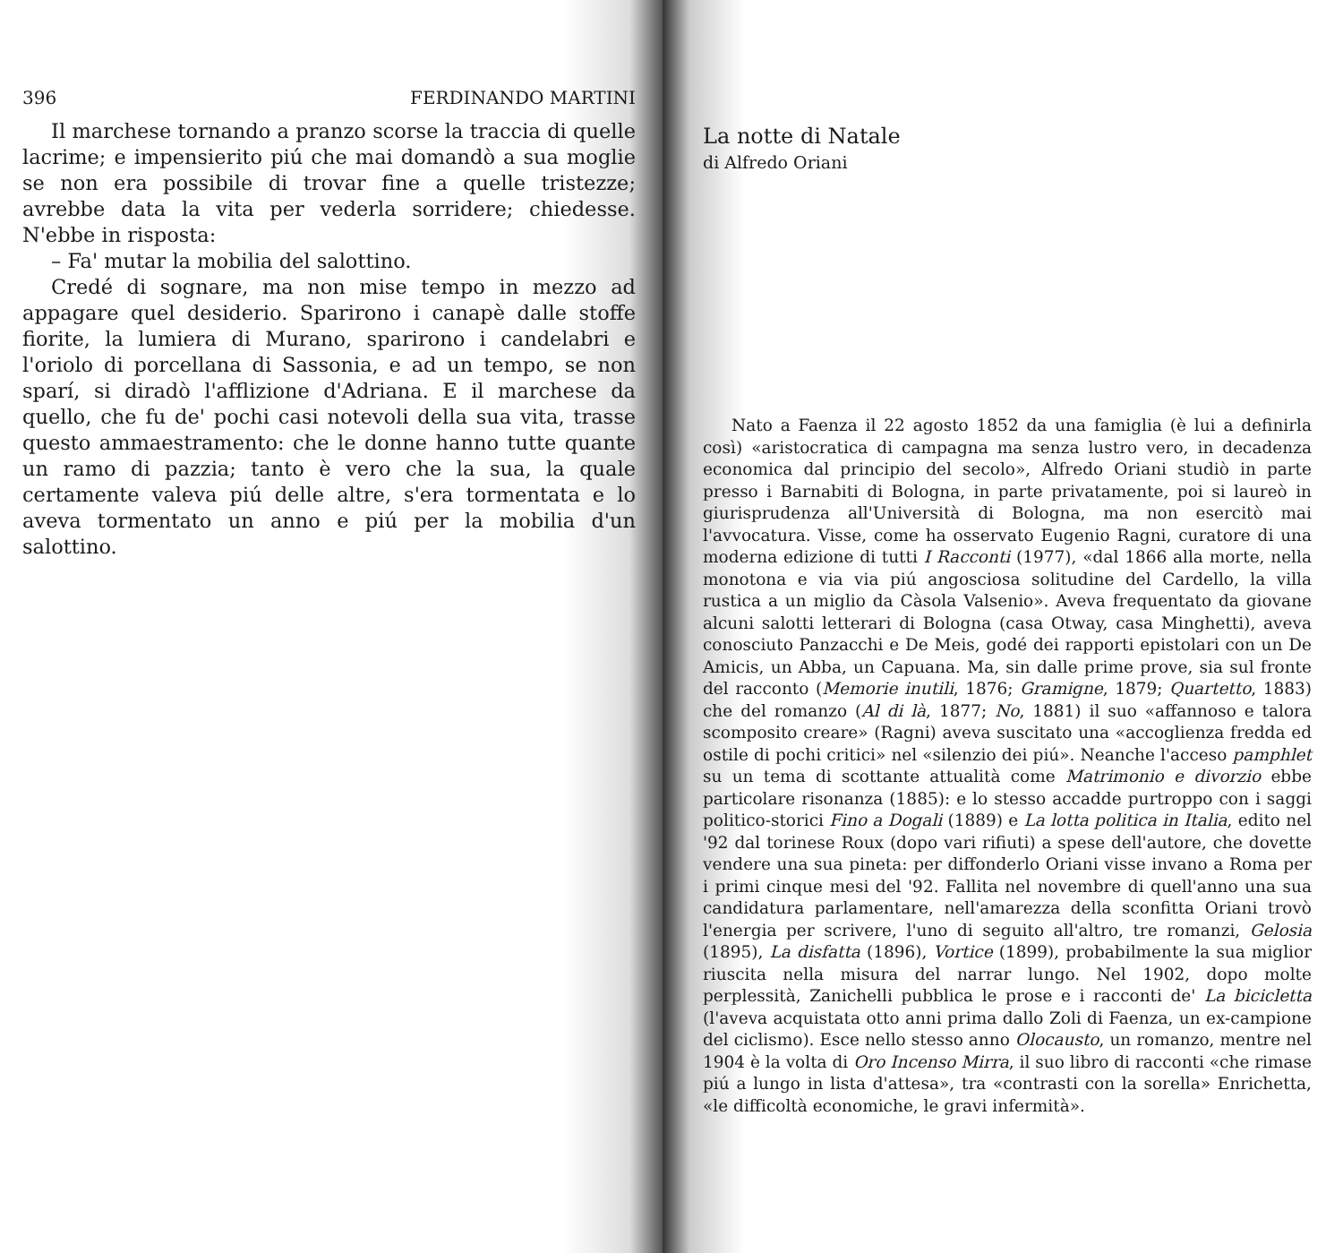396 FERDINANDO MARTINI
Il marchese tornando a pranzo scorse la traccia di quelle lacrime; e impensierito piú che mai domandò a sua moglie se non era possibile di trovar fine a quelle tristezze; avrebbe data la vita per vederla sorridere; chiedesse. N'ebbe in risposta:
– Fa' mutar la mobilia del salottino.
Credé di sognare, ma non mise tempo in mezzo ad appagare quel desiderio. Sparirono i canapè dalle stoffe fiorite, la lumiera di Murano, sparirono i candelabri e l'oriolo di porcellana di Sassonia, e ad un tempo, se non sparí, si diradò l'afflizione d'Adriana. E il marchese da quello, che fu de' pochi casi notevoli della sua vita, trasse questo ammaestramento: che le donne hanno tutte quante un ramo di pazzia; tanto è vero che la sua, la quale certamente valeva piú delle altre, s'era tormentata e lo aveva tormentato un anno e piú per la mobilia d'un salottino.
La notte di Natale
di Alfredo Oriani
Nato a Faenza il 22 agosto 1852 da una famiglia (è lui a definirla così) «aristocratica di campagna ma senza lustro vero, in decadenza economica dal principio del secolo», Alfredo Oriani studiò in parte presso i Barnabiti di Bologna, in parte privatamente, poi si laureò in giurisprudenza all'Università di Bologna, ma non esercitò mai l'avvocatura. Visse, come ha osservato Eugenio Ragni, curatore di una moderna edizione di tutti I Racconti (1977), «dal 1866 alla morte, nella monotona e via via piú angosciosa solitudine del Cardello, la villa rustica a un miglio da Càsola Valsenio». Aveva frequentato da giovane alcuni salotti letterari di Bologna (casa Otway, casa Minghetti), aveva conosciuto Panzacchi e De Meis, godé dei rapporti epistolari con un De Amicis, un Abba, un Capuana. Ma, sin dalle prime prove, sia sul fronte del racconto (Memorie inutili, 1876; Gramigne, 1879; Quartetto, 1883) che del romanzo (Al di là, 1877; No, 1881) il suo «affannoso e talora scomposito creare» (Ragni) aveva suscitato una «accoglienza fredda ed ostile di pochi critici» nel «silenzio dei piú». Neanche l'acceso pamphlet su un tema di scottante attualità come Matrimonio e divorzio ebbe particolare risonanza (1885): e lo stesso accadde purtroppo con i saggi politico-storici Fino a Dogali (1889) e La lotta politica in Italia, edito nel '92 dal torinese Roux (dopo vari rifiuti) a spese dell'autore, che dovette vendere una sua pineta: per diffonderlo Oriani visse invano a Roma per i primi cinque mesi del '92. Fallita nel novembre di quell'anno una sua candidatura parlamentare, nell'amarezza della sconfitta Oriani trovò l'energia per scrivere, l'uno di seguito all'altro, tre romanzi, Gelosia (1895), La disfatta (1896), Vortice (1899), probabilmente la sua miglior riuscita nella misura del narrar lungo. Nel 1902, dopo molte perplessità, Zanichelli pubblica le prose e i racconti de' La bicicletta (l'aveva acquistata otto anni prima dallo Zoli di Faenza, un ex-campione del ciclismo). Esce nello stesso anno Olocausto, un romanzo, mentre nel 1904 è la volta di Oro Incenso Mirra, il suo libro di racconti «che rimase piú a lungo in lista d'attesa», tra «contrasti con la sorella» Enrichetta, «le difficoltà economiche, le gravi infermità».